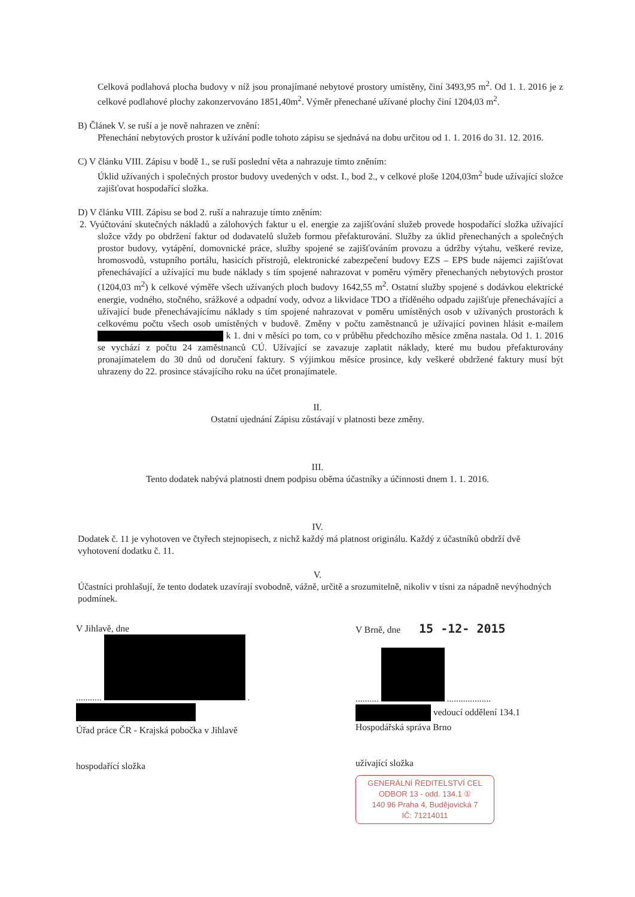Celková podlahová plocha budovy v níž jsou pronajímané nebytové prostory umístěny, činí 3493,95 m<sup>2</sup>. Od 1. 1. 2016 je z celkové podlahové plochy zakonzervováno 1851,40m<sup>2</sup>. Výměr přenechané užívané plochy činí 1204,03 m<sup>2</sup>.
B) Článek V. se ruší a je nově nahrazen ve znění:
Přenechání nebytových prostor k užívání podle tohoto zápisu se sjednává na dobu určitou od 1. 1. 2016 do 31. 12. 2016.
C) V článku VIII. Zápisu v bodě 1., se ruší poslední věta a nahrazuje tímto zněním:
Úklid užívaných i společných prostor budovy uvedených v odst. I., bod 2., v celkové ploše 1204,03m<sup>2</sup> bude užívající složce zajišťovat hospodařící složka.
D) V článku VIII. Zápisu se bod 2. ruší a nahrazuje tímto zněním:
2. Vyúčtování skutečných nákladů a zálohových faktur u el. energie za zajišťování služeb provede hospodařící složka užívající složce vždy po obdržení faktur od dodavatelů služeb formou přefakturování. Služby za úklid přenechaných a společných prostor budovy, vytápění, domovnické práce, služby spojené se zajišťováním provozu a údržby výtahu, veškeré revize, hromosvodů, vstupního portálu, hasicích přístrojů, elektronické zabezpečení budovy EZS – EPS bude nájemci zajišťovat přenechávající a užívající mu bude náklady s tím spojené nahrazovat v poměru výměry přenechaných nebytových prostor (1204,03 m<sup>2</sup>) k celkové výměře všech užívaných ploch budovy 1642,55 m<sup>2</sup>. Ostatní služby spojené s dodávkou elektrické energie, vodného, stočného, srážkové a odpadní vody, odvoz a likvidace TDO a tříděného odpadu zajišťuje přenechávající a užívající bude přenechávajícímu náklady s tím spojené nahrazovat v poměru umístěných osob v užívaných prostorách k celkovému počtu všech osob umístěných v budově. Změny v počtu zaměstnanců je užívající povinen hlásit e-mailem k 1. dni v měsíci po tom, co v průběhu předchozího měsíce změna nastala. Od 1. 1. 2016 se vychází z počtu 24 zaměstnanců CÚ. Užívající se zavazuje zaplatit náklady, které mu budou přefakturovány pronajímatelem do 30 dnů od doručení faktury. S výjimkou měsíce prosince, kdy veškeré obdržené faktury musí být uhrazeny do 22. prosince stávajícího roku na účet pronajímatele.
II.
Ostatní ujednání Zápisu zůstávají v platnosti beze změny.
III.
Tento dodatek nabývá platnosti dnem podpisu oběma účastníky a účinnosti dnem 1. 1. 2016.
IV.
Dodatek č. 11 je vyhotoven ve čtyřech stejnopisech, z nichž každý má platnost originálu. Každý z účastníků obdrží dvě vyhotovení dodatku č. 11.
V.
Účastníci prohlašují, že tento dodatek uzavírají svobodně, vážně, určitě a srozumitelně, nikoliv v tísni za nápadně nevýhodných podmínek.
V Jihlavě, dne
........... .
Úřad práce ČR - Krajská pobočka v Jihlavě
hospodařící složka
V Brně, dne 15 -12- 2015
.......... ...................
vedoucí oddělení 134.1
Hospodářská správa Brno
užívající složka
GENERÁLNÍ ŘEDITELSTVÍ CEL
ODBOR 13 - odd. 134.1 ①
140 96 Praha 4, Budějovická 7
IČ: 71214011